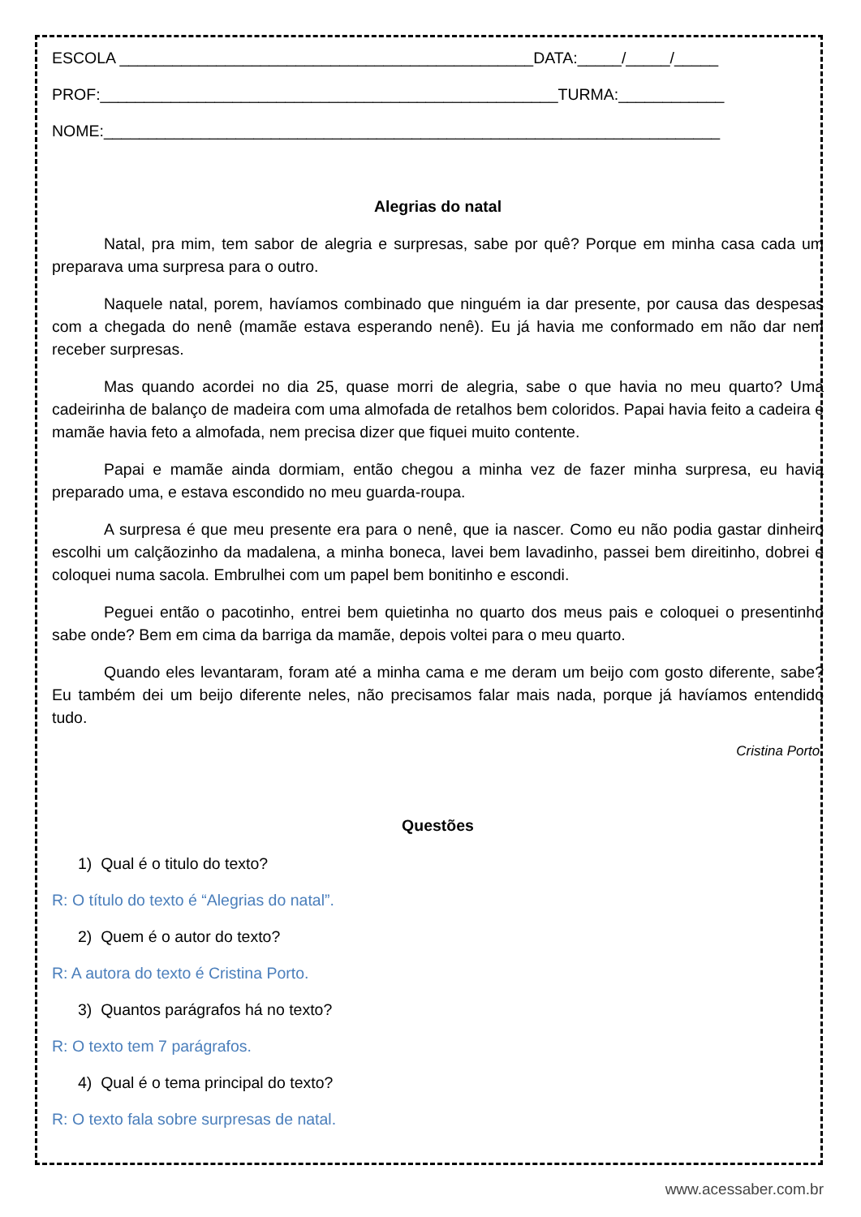ESCOLA _______________________________________________DATA:_____/_____/_____
PROF:____________________________________________________TURMA:____________
NOME:______________________________________________________________________
Alegrias do natal
Natal, pra mim, tem sabor de alegria e surpresas, sabe por quê? Porque em minha casa cada um preparava uma surpresa para o outro.
Naquele natal, porem, havíamos combinado que ninguém ia dar presente, por causa das despesas com a chegada do nenê (mamãe estava esperando nenê). Eu já havia me conformado em não dar nem receber surpresas.
Mas quando acordei no dia 25, quase morri de alegria, sabe o que havia no meu quarto? Uma cadeirinha de balanço de madeira com uma almofada de retalhos bem coloridos. Papai havia feito a cadeira e mamãe havia feto a almofada, nem precisa dizer que fiquei muito contente.
Papai e mamãe ainda dormiam, então chegou a minha vez de fazer minha surpresa, eu havia preparado uma, e estava escondido no meu guarda-roupa.
A surpresa é que meu presente era para o nenê, que ia nascer. Como eu não podia gastar dinheiro escolhi um calçãozinho da madalena, a minha boneca, lavei bem lavadinho, passei bem direitinho, dobrei e coloquei numa sacola. Embrulhei com um papel bem bonitinho e escondi.
Peguei então o pacotinho, entrei bem quietinha no quarto dos meus pais e coloquei o presentinho sabe onde? Bem em cima da barriga da mamãe, depois voltei para o meu quarto.
Quando eles levantaram, foram até a minha cama e me deram um beijo com gosto diferente, sabe? Eu também dei um beijo diferente neles, não precisamos falar mais nada, porque já havíamos entendido tudo.
Cristina Porto.
Questões
1) Qual é o titulo do texto?
R: O título do texto é “Alegrias do natal”.
2) Quem é o autor do texto?
R: A autora do texto é Cristina Porto.
3) Quantos parágrafos há no texto?
R: O texto tem 7 parágrafos.
4) Qual é o tema principal do texto?
R: O texto fala sobre surpresas de natal.
www.acessaber.com.br